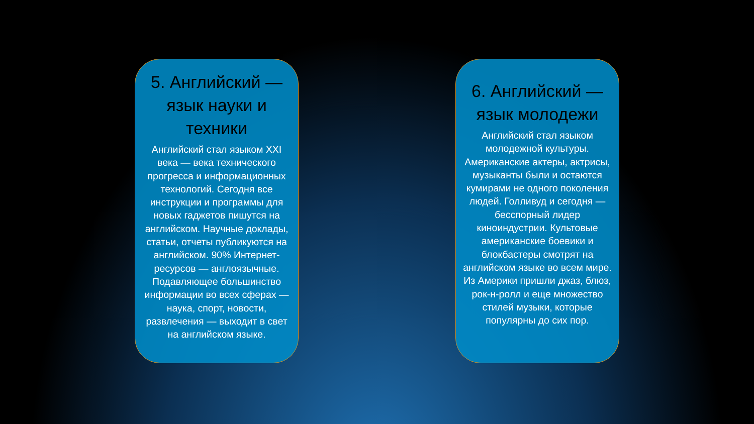5. Английский — язык науки и техники
Английский стал языком XXI века — века технического прогресса и информационных технологий. Сегодня все инструкции и программы для новых гаджетов пишутся на английском. Научные доклады, статьи, отчеты публикуются на английском. 90% Интернет-ресурсов — англоязычные. Подавляющее большинство информации во всех сферах — наука, спорт, новости, развлечения — выходит в свет на английском языке.
6. Английский — язык молодежи
Английский стал языком молодежной культуры. Американские актеры, актрисы, музыканты были и остаются кумирами не одного поколения людей. Голливуд и сегодня — бесспорный лидер киноиндустрии. Культовые американские боевики и блокбастеры смотрят на английском языке во всем мире. Из Америки пришли джаз, блюз, рок-н-ролл и еще множество стилей музыки, которые популярны до сих пор.